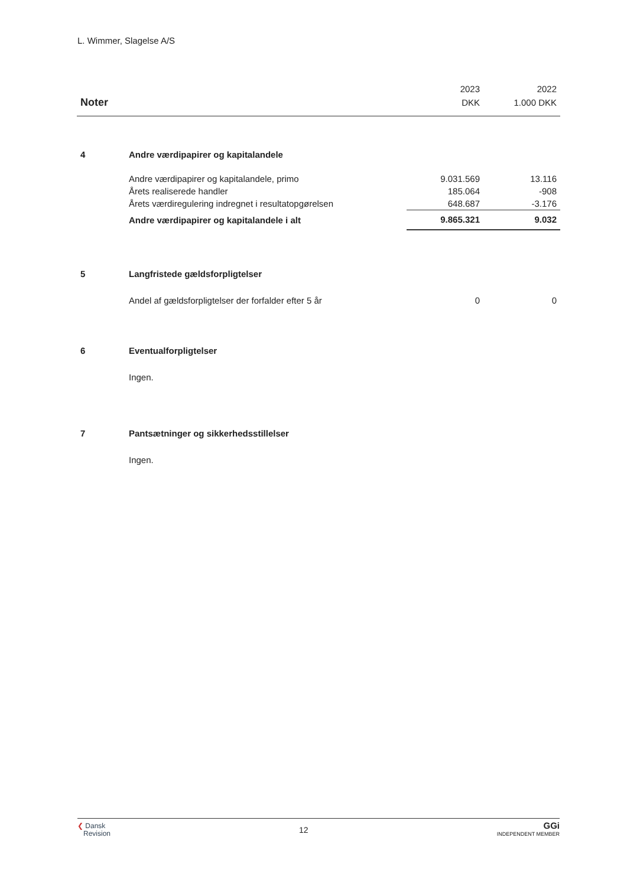L. Wimmer, Slagelse A/S
| | | 2023 | 2022 |
| --- | --- | --- | --- |
| Noter | | DKK | 1.000 DKK |
| 4 | Andre værdipapirer og kapitalandele | | |
| | Andre værdipapirer og kapitalandele, primo | 9.031.569 | 13.116 |
| | Årets realiserede handler | 185.064 | -908 |
| | Årets værdiregulering indregnet i resultatopgørelsen | 648.687 | -3.176 |
| | Andre værdipapirer og kapitalandele i alt | 9.865.321 | 9.032 |
| 5 | Langfristede gældsforpligtelser | | |
| | Andel af gældsforpligtelser der forfalder efter 5 år | 0 | 0 |
| 6 | Eventualforpligtelser | | |
| | Ingen. | | |
| 7 | Pantsætninger og sikkerhedsstillelser | | |
| | Ingen. | | |
❮ Dansk
Revision
12
GGi
INDEPENDENT MEMBER